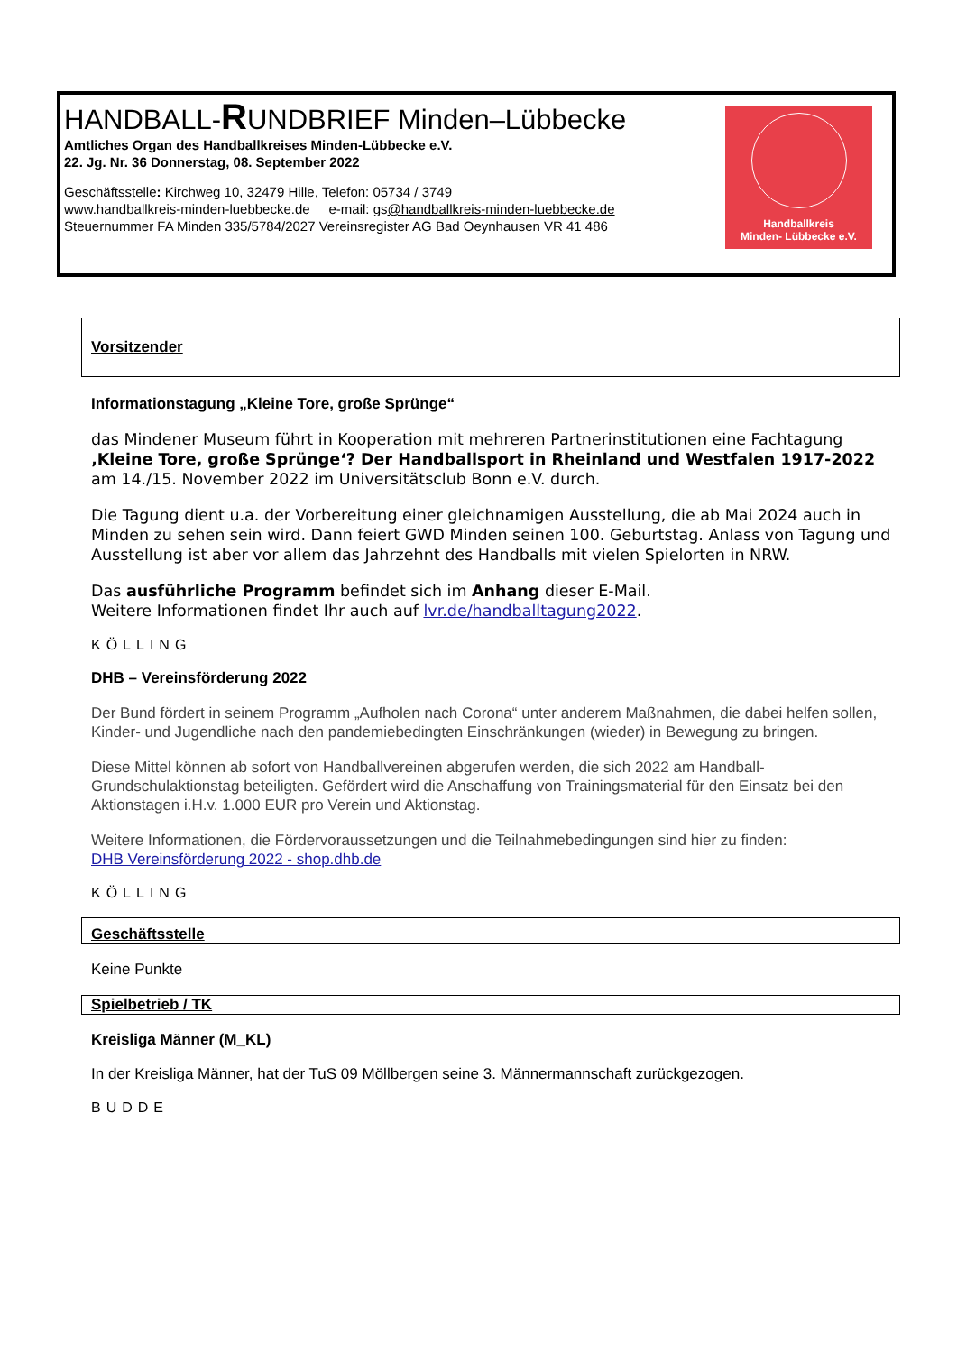HANDBALL-RUNDBRIEF Minden–Lübbecke
Amtliches Organ des Handballkreises Minden-Lübbecke e.V.
22. Jg. Nr. 36 Donnerstag, 08. September 2022
Geschäftsstelle: Kirchweg 10, 32479 Hille, Telefon: 05734 / 3749
www.handballkreis-minden-luebbecke.de e-mail: gs@handballkreis-minden-luebbecke.de
Steuernummer FA Minden 335/5784/2027 Vereinsregister AG Bad Oeynhausen VR 41 486
Handballkreis
Minden- Lübbecke e.V.
Vorsitzender
Informationstagung „Kleine Tore, große Sprünge“
das Mindener Museum führt in Kooperation mit mehreren Partnerinstitutionen eine Fachtagung ‚Kleine Tore, große Sprünge‘? Der Handballsport in Rheinland und Westfalen 1917-2022 am 14./15. November 2022 im Universitätsclub Bonn e.V. durch.
Die Tagung dient u.a. der Vorbereitung einer gleichnamigen Ausstellung, die ab Mai 2024 auch in Minden zu sehen sein wird. Dann feiert GWD Minden seinen 100. Geburtstag. Anlass von Tagung und Ausstellung ist aber vor allem das Jahrzehnt des Handballs mit vielen Spielorten in NRW.
Das ausführliche Programm befindet sich im Anhang dieser E-Mail.
Weitere Informationen findet Ihr auch auf lvr.de/handballtagung2022.
KÖLLING
DHB – Vereinsförderung 2022
Der Bund fördert in seinem Programm „Aufholen nach Corona“ unter anderem Maßnahmen, die dabei helfen sollen, Kinder- und Jugendliche nach den pandemiebedingten Einschränkungen (wieder) in Bewegung zu bringen.
Diese Mittel können ab sofort von Handballvereinen abgerufen werden, die sich 2022 am Handball-Grundschulaktionstag beteiligten. Gefördert wird die Anschaffung von Trainingsmaterial für den Einsatz bei den Aktionstagen i.H.v. 1.000 EUR pro Verein und Aktionstag.
Weitere Informationen, die Fördervoraussetzungen und die Teilnahmebedingungen sind hier zu finden:
DHB Vereinsförderung 2022 - shop.dhb.de
KÖLLING
Geschäftsstelle
Keine Punkte
Spielbetrieb / TK
Kreisliga Männer (M_KL)
In der Kreisliga Männer, hat der TuS 09 Möllbergen seine 3. Männermannschaft zurückgezogen.
BUDDE